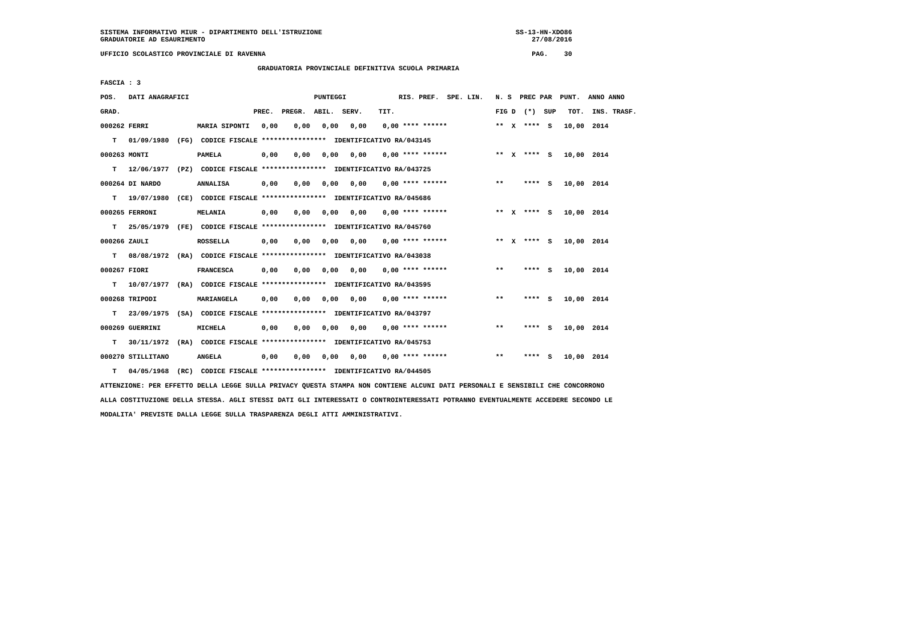SISTEMA INFORMATIVO MIUR - DIPARTIMENTO DELL'ISTRUZIONE                                                SS-13-HN-XDO86
GRADUATORIE AD ESAURIMENTO                                                                                 27/08/2016

UFFICIO SCOLASTICO PROVINCIALE DI RAVENNA                                                                  PAG.    30

                                       GRADUATORIA PROVINCIALE DEFINITIVA SCUOLA PRIMARIA

FASCIA : 3

POS.   DATI ANAGRAFICI                               PUNTEGGI             RIS. PREF.  SPE. LIN.   N. S  PREC PAR  PUNT.  ANNO ANNO

GRAD.                                 PREC.  PREGR.  ABIL.  SERV.    TIT.                         FIG D  (*)  SUP   TOT.  INS. TRASF.

000262 FERRI            MARIA SIPONTI   0,00    0,00   0,00   0,00    0,00 **** ******            **  X  ****  S   10,00  2014

   T   01/09/1980  (FG)  CODICE FISCALE ****************  IDENTIFICATIVO RA/043145

000263 MONTI            PAMELA          0,00    0,00   0,00   0,00    0,00 **** ******            **  X  ****  S   10,00  2014

   T   12/06/1977  (PZ)  CODICE FISCALE ****************  IDENTIFICATIVO RA/043725

000264 DI NARDO         ANNALISA        0,00    0,00   0,00   0,00    0,00 **** ******            **     ****  S   10,00  2014

   T   19/07/1980  (CE)  CODICE FISCALE ****************  IDENTIFICATIVO RA/045686

000265 FERRONI          MELANIA         0,00    0,00   0,00   0,00    0,00 **** ******            **  X  ****  S   10,00  2014

   T   25/05/1979  (FE)  CODICE FISCALE ****************  IDENTIFICATIVO RA/045760

000266 ZAULI            ROSSELLA        0,00    0,00   0,00   0,00    0,00 **** ******            **  X  ****  S   10,00  2014

   T   08/08/1972  (RA)  CODICE FISCALE ****************  IDENTIFICATIVO RA/043038

000267 FIORI            FRANCESCA       0,00    0,00   0,00   0,00    0,00 **** ******            **     ****  S   10,00  2014

   T   10/07/1977  (RA)  CODICE FISCALE ****************  IDENTIFICATIVO RA/043595

000268 TRIPODI          MARIANGELA      0,00    0,00   0,00   0,00    0,00 **** ******            **     ****  S   10,00  2014

   T   23/09/1975  (SA)  CODICE FISCALE ****************  IDENTIFICATIVO RA/043797

000269 GUERRINI         MICHELA         0,00    0,00   0,00   0,00    0,00 **** ******            **     ****  S   10,00  2014

   T   30/11/1972  (RA)  CODICE FISCALE ****************  IDENTIFICATIVO RA/045753

000270 STILLITANO       ANGELA          0,00    0,00   0,00   0,00    0,00 **** ******            **     ****  S   10,00  2014

   T   04/05/1968  (RC)  CODICE FISCALE ****************  IDENTIFICATIVO RA/044505

ATTENZIONE: PER EFFETTO DELLA LEGGE SULLA PRIVACY QUESTA STAMPA NON CONTIENE ALCUNI DATI PERSONALI E SENSIBILI CHE CONCORRONO

ALLA COSTITUZIONE DELLA STESSA. AGLI STESSI DATI GLI INTERESSATI O CONTROINTERESSATI POTRANNO EVENTUALMENTE ACCEDERE SECONDO LE

MODALITA' PREVISTE DALLA LEGGE SULLA TRASPARENZA DEGLI ATTI AMMINISTRATIVI.